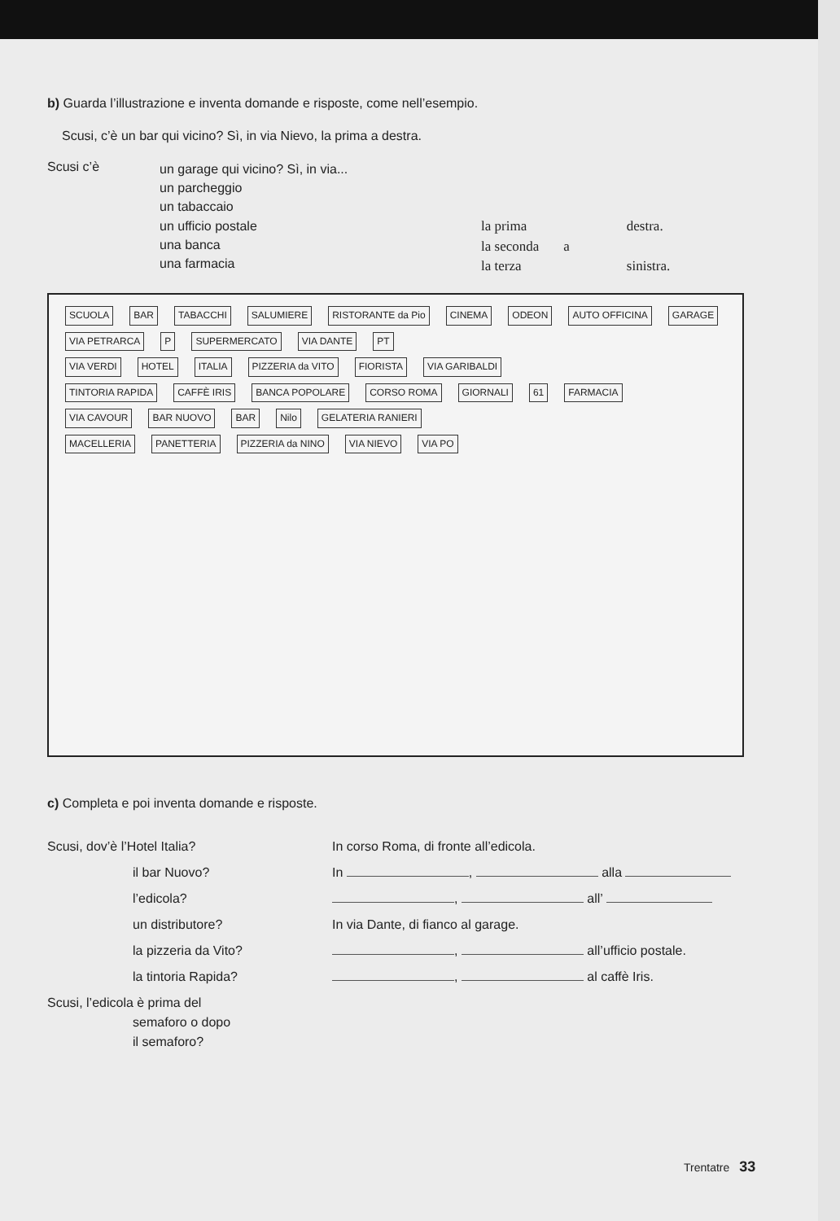b) Guarda l’illustrazione e inventa domande e risposte, come nell’esempio.
Scusi, c’è un bar qui vicino? Sì, in via Nievo, la prima a destra.
Scusi c’è
un garage qui vicino? Sì, in via...
un parcheggio
un tabaccaio
un ufficio postale
una banca
una farmacia
la prima
la seconda
la terza
a destra.
sinistra.
SCUOLA BAR TABACCHI SALUMIERE RISTORANTE da Pio CINEMA ODEON AUTO OFFICINA GARAGE
VIA PETRARCA P SUPERMERCATO VIA DANTE PT
VIA VERDI HOTEL ITALIA PIZZERIA da VITO FIORISTA VIA GARIBALDI
TINTORIA RAPIDA CAFFÈ IRIS BANCA POPOLARE CORSO ROMA GIORNALI 61 FARMACIA
VIA CAVOUR BAR NUOVO BAR Nilo GELATERIA RANIERI
MACELLERIA PANETTERIA PIZZERIA da NINO VIA NIEVO VIA PO
c) Completa e poi inventa domande e risposte.
Scusi, dov’è l’Hotel Italia? In corso Roma, di fronte all’edicola.
il bar Nuovo? In , alla
l’edicola? , all’
un distributore? In via Dante, di fianco al garage.
la pizzeria da Vito? , all’ufficio postale.
la tintoria Rapida? , al caffè Iris.
Scusi, l’edicola è prima del
semaforo o dopo
il semaforo?
Trentatre 33